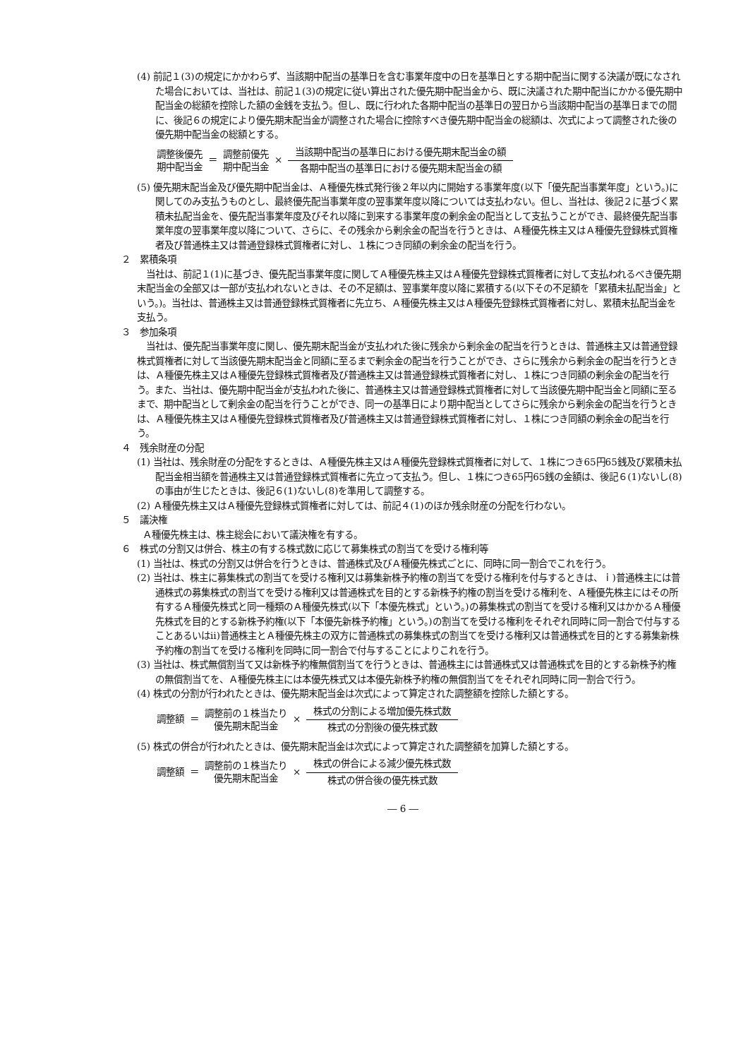(4) 前記１(3)の規定にかかわらず、当該期中配当の基準日を含む事業年度中の日を基準日とする期中配当に関する決議が既になされた場合においては、当社は、前記１(3)の規定に従い算出された優先期中配当金から、既に決議された期中配当にかかる優先期中配当金の総額を控除した額の金銭を支払う。但し、既に行われた各期中配当の基準日の翌日から当該期中配当の基準日までの間に、後記６の規定により優先期末配当金が調整された場合に控除すべき優先期中配当金の総額は、次式によって調整された後の優先期中配当金の総額とする。
調整後優先
期中配当金
＝
調整前優先
期中配当金
×
当該期中配当の基準日における優先期末配当金の額
各期中配当の基準日における優先期末配当金の額
(5) 優先期末配当金及び優先期中配当金は、Ａ種優先株式発行後２年以内に開始する事業年度(以下「優先配当事業年度」という。)に関してのみ支払うものとし、最終優先配当事業年度の翌事業年度以降については支払わない。但し、当社は、後記２に基づく累積未払配当金を、優先配当事業年度及びそれ以降に到来する事業年度の剰余金の配当として支払うことができ、最終優先配当事業年度の翌事業年度以降について、さらに、その残余から剰余金の配当を行うときは、Ａ種優先株主又はＡ種優先登録株式質権者及び普通株主又は普通登録株式質権者に対し、１株につき同額の剰余金の配当を行う。
２　累積条項
当社は、前記１(1)に基づき、優先配当事業年度に関してＡ種優先株主又はＡ種優先登録株式質権者に対して支払われるべき優先期末配当金の全部又は一部が支払われないときは、その不足額は、翌事業年度以降に累積する(以下その不足額を「累積未払配当金」という。)。当社は、普通株主又は普通登録株式質権者に先立ち、Ａ種優先株主又はＡ種優先登録株式質権者に対し、累積未払配当金を支払う。
３　参加条項
当社は、優先配当事業年度に関し、優先期末配当金が支払われた後に残余から剰余金の配当を行うときは、普通株主又は普通登録株式質権者に対して当該優先期末配当金と同額に至るまで剰余金の配当を行うことができ、さらに残余から剰余金の配当を行うときは、Ａ種優先株主又はＡ種優先登録株式質権者及び普通株主又は普通登録株式質権者に対し、１株につき同額の剰余金の配当を行う。また、当社は、優先期中配当金が支払われた後に、普通株主又は普通登録株式質権者に対して当該優先期中配当金と同額に至るまで、期中配当として剰余金の配当を行うことができ、同一の基準日により期中配当としてさらに残余から剰余金の配当を行うときは、Ａ種優先株主又はＡ種優先登録株式質権者及び普通株主又は普通登録株式質権者に対し、１株につき同額の剰余金の配当を行う。
４　残余財産の分配
(1) 当社は、残余財産の分配をするときは、Ａ種優先株主又はＡ種優先登録株式質権者に対して、１株につき65円65銭及び累積未払配当金相当額を普通株主又は普通登録株式質権者に先立って支払う。但し、１株につき65円65銭の金額は、後記６(1)ないし(8)の事由が生じたときは、後記６(1)ないし(8)を準用して調整する。
(2) Ａ種優先株主又はＡ種優先登録株式質権者に対しては、前記４(1)のほか残余財産の分配を行わない。
５　議決権
Ａ種優先株主は、株主総会において議決権を有する。
６　株式の分割又は併合、株主の有する株式数に応じて募集株式の割当てを受ける権利等
(1) 当社は、株式の分割又は併合を行うときは、普通株式及びＡ種優先株式ごとに、同時に同一割合でこれを行う。
(2) 当社は、株主に募集株式の割当てを受ける権利又は募集新株予約権の割当てを受ける権利を付与するときは、ｉ)普通株主には普通株式の募集株式の割当てを受ける権利又は普通株式を目的とする新株予約権の割当を受ける権利を、Ａ種優先株主にはその所有するＡ種優先株式と同一種類のＡ種優先株式(以下「本優先株式」という。)の募集株式の割当てを受ける権利又はかかるＡ種優先株式を目的とする新株予約権(以下「本優先新株予約権」という。)の割当てを受ける権利をそれぞれ同時に同一割合で付与することあるいはⅱ)普通株主とＡ種優先株主の双方に普通株式の募集株式の割当てを受ける権利又は普通株式を目的とする募集新株予約権の割当てを受ける権利を同時に同一割合で付与することによりこれを行う。
(3) 当社は、株式無償割当て又は新株予約権無償割当てを行うときは、普通株主には普通株式又は普通株式を目的とする新株予約権の無償割当てを、Ａ種優先株主には本優先株式又は本優先新株予約権の無償割当てをそれぞれ同時に同一割合で行う。
(4) 株式の分割が行われたときは、優先期末配当金は次式によって算定された調整額を控除した額とする。
調整額 ＝
調整前の１株当たり
優先期末配当金
×
株式の分割による増加優先株式数
株式の分割後の優先株式数
(5) 株式の併合が行われたときは、優先期末配当金は次式によって算定された調整額を加算した額とする。
調整額 ＝
調整前の１株当たり
優先期末配当金
×
株式の併合による減少優先株式数
株式の併合後の優先株式数
― 6 ―